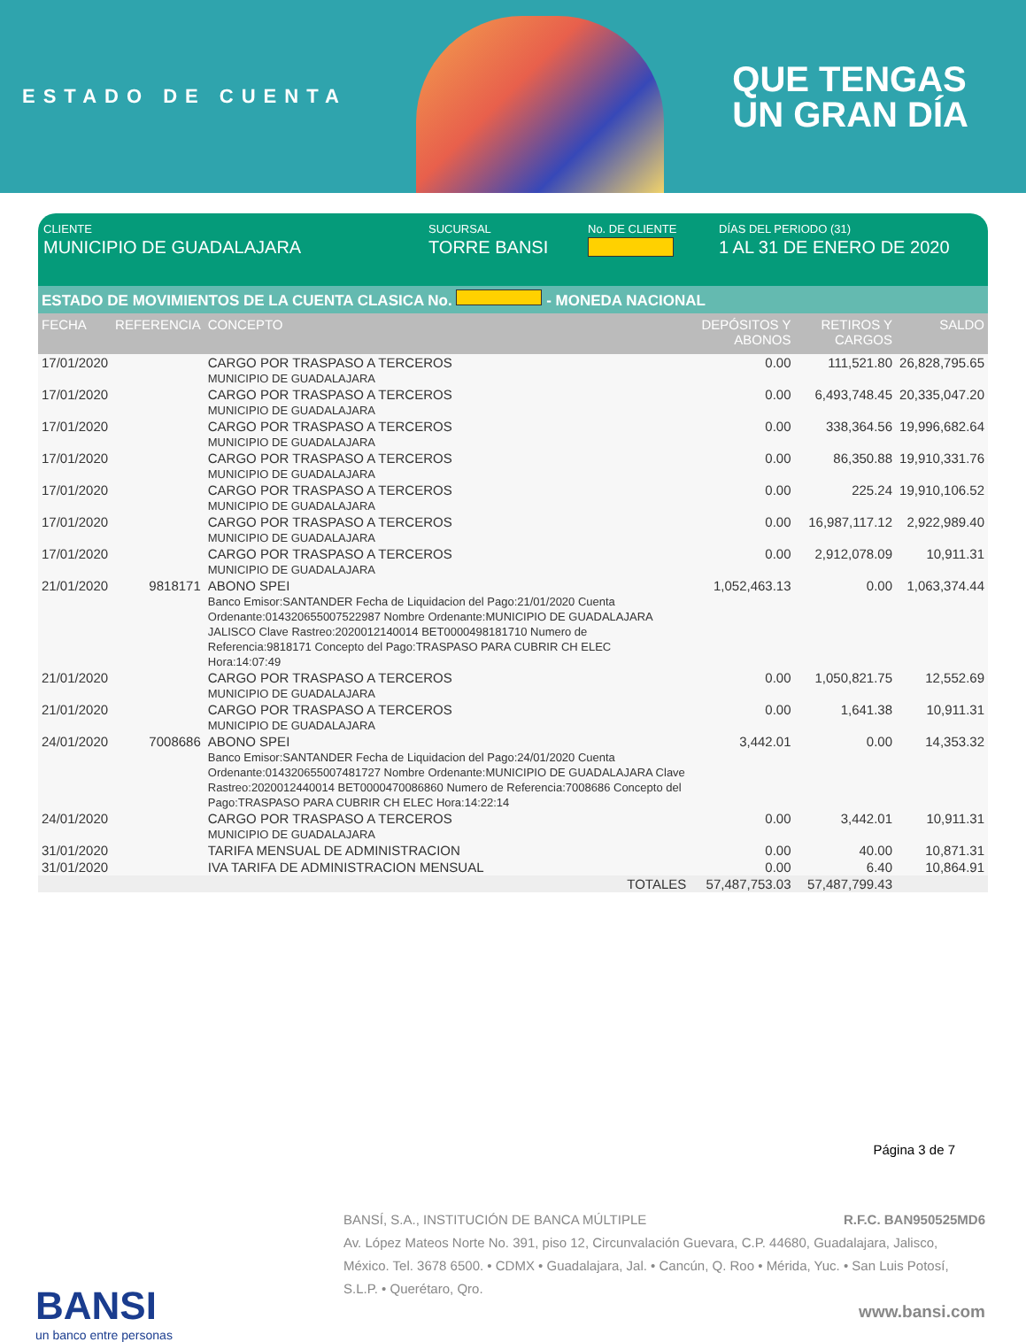ESTADO DE CUENTA
QUE TENGAS
UN GRAN DÍA
CLIENTE
MUNICIPIO DE GUADALAJARA
SUCURSAL
TORRE BANSI
No. DE CLIENTE DÍAS DEL PERIODO (31)
1 AL 31 DE ENERO DE 2020
ESTADO DE MOVIMIENTOS DE LA CUENTA CLASICA No. - MONEDA NACIONAL
| FECHA | REFERENCIA | CONCEPTO | DEPÓSITOS Y ABONOS | RETIROS Y CARGOS | SALDO |
| --- | --- | --- | --- | --- | --- |
| 17/01/2020 | | CARGO POR TRASPASO A TERCEROS MUNICIPIO DE GUADALAJARA | 0.00 | 111,521.80 | 26,828,795.65 |
| 17/01/2020 | | CARGO POR TRASPASO A TERCEROS MUNICIPIO DE GUADALAJARA | 0.00 | 6,493,748.45 | 20,335,047.20 |
| 17/01/2020 | | CARGO POR TRASPASO A TERCEROS MUNICIPIO DE GUADALAJARA | 0.00 | 338,364.56 | 19,996,682.64 |
| 17/01/2020 | | CARGO POR TRASPASO A TERCEROS MUNICIPIO DE GUADALAJARA | 0.00 | 86,350.88 | 19,910,331.76 |
| 17/01/2020 | | CARGO POR TRASPASO A TERCEROS MUNICIPIO DE GUADALAJARA | 0.00 | 225.24 | 19,910,106.52 |
| 17/01/2020 | | CARGO POR TRASPASO A TERCEROS MUNICIPIO DE GUADALAJARA | 0.00 | 16,987,117.12 | 2,922,989.40 |
| 17/01/2020 | | CARGO POR TRASPASO A TERCEROS MUNICIPIO DE GUADALAJARA | 0.00 | 2,912,078.09 | 10,911.31 |
| 21/01/2020 | 9818171 | ABONO SPEI Banco Emisor:SANTANDER Fecha de Liquidacion del Pago:21/01/2020 Cuenta Ordenante:014320655007522987 Nombre Ordenante:MUNICIPIO DE GUADALAJARA JALISCO Clave Rastreo:2020012140014 BET0000498181710 Numero de Referencia:9818171 Concepto del Pago:TRASPASO PARA CUBRIR CH ELEC Hora:14:07:49 | 1,052,463.13 | 0.00 | 1,063,374.44 |
| 21/01/2020 | | CARGO POR TRASPASO A TERCEROS MUNICIPIO DE GUADALAJARA | 0.00 | 1,050,821.75 | 12,552.69 |
| 21/01/2020 | | CARGO POR TRASPASO A TERCEROS MUNICIPIO DE GUADALAJARA | 0.00 | 1,641.38 | 10,911.31 |
| 24/01/2020 | 7008686 | ABONO SPEI Banco Emisor:SANTANDER Fecha de Liquidacion del Pago:24/01/2020 Cuenta Ordenante:014320655007481727 Nombre Ordenante:MUNICIPIO DE GUADALAJARA Clave Rastreo:2020012440014 BET0000470086860 Numero de Referencia:7008686 Concepto del Pago:TRASPASO PARA CUBRIR CH ELEC Hora:14:22:14 | 3,442.01 | 0.00 | 14,353.32 |
| 24/01/2020 | | CARGO POR TRASPASO A TERCEROS MUNICIPIO DE GUADALAJARA | 0.00 | 3,442.01 | 10,911.31 |
| 31/01/2020 | | TARIFA MENSUAL DE ADMINISTRACION | 0.00 | 40.00 | 10,871.31 |
| 31/01/2020 | | IVA TARIFA DE ADMINISTRACION MENSUAL | 0.00 | 6.40 | 10,864.91 |
| | | TOTALES | 57,487,753.03 | 57,487,799.43 | |
Página 3 de 7
BANSI
un banco entre personas
BANSÍ, S.A., INSTITUCIÓN DE BANCA MÚLTIPLE R.F.C. BAN950525MD6
Av. López Mateos Norte No. 391, piso 12, Circunvalación Guevara, C.P. 44680, Guadalajara, Jalisco, México. Tel. 3678 6500. • CDMX • Guadalajara, Jal. • Cancún, Q. Roo • Mérida, Yuc. • San Luis Potosí, S.L.P. • Querétaro, Qro.
www.bansi.com